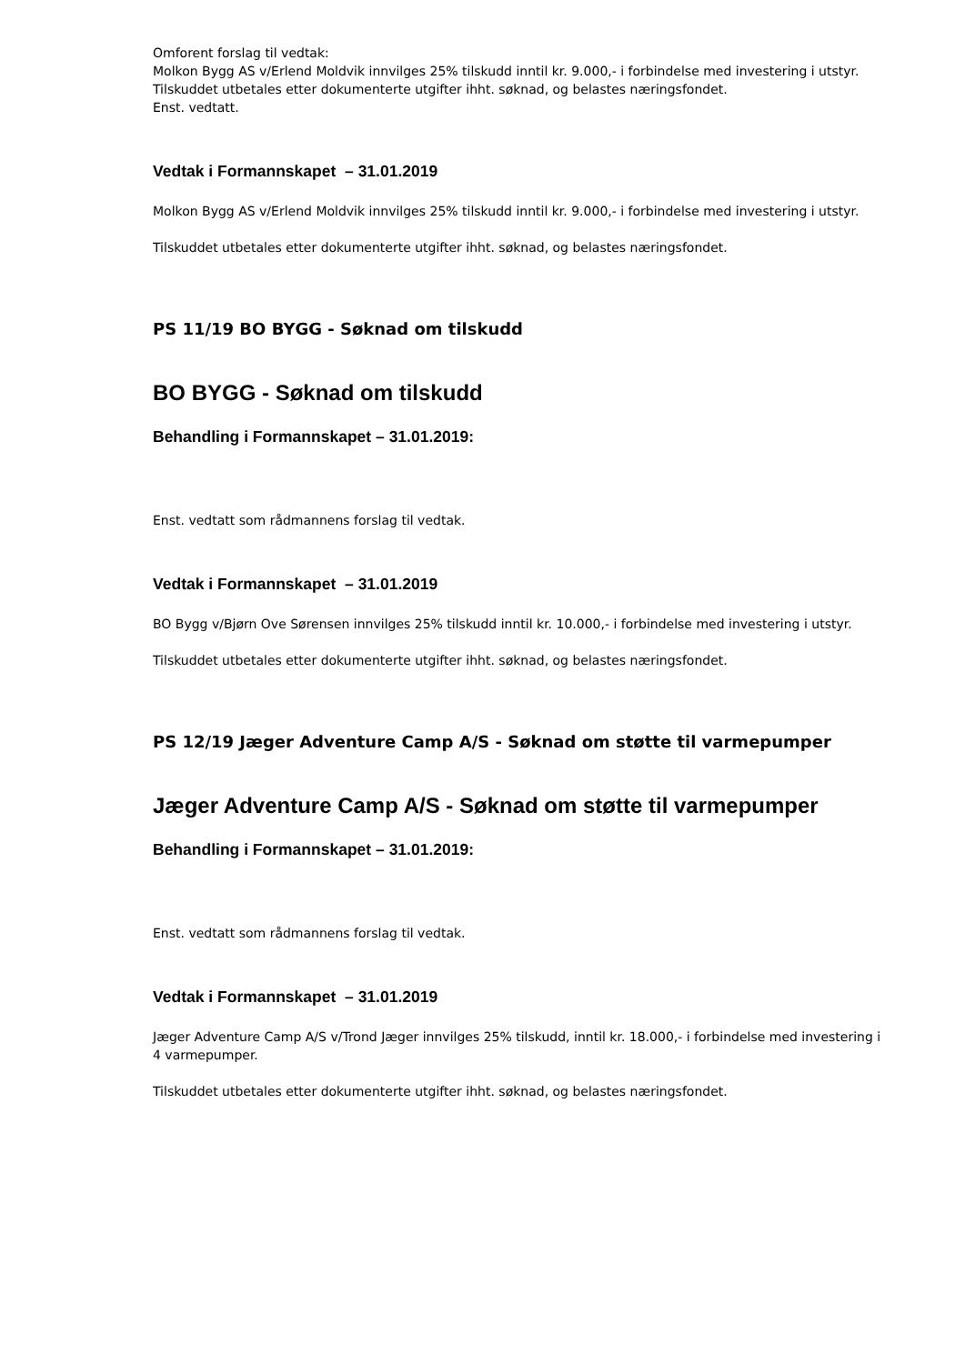Omforent forslag til vedtak:
Molkon Bygg AS v/Erlend Moldvik innvilges 25% tilskudd inntil kr. 9.000,- i forbindelse med investering i utstyr.
Tilskuddet utbetales etter dokumenterte utgifter ihht. søknad, og belastes næringsfondet.
Enst. vedtatt.
Vedtak i Formannskapet – 31.01.2019
Molkon Bygg AS v/Erlend Moldvik innvilges 25% tilskudd inntil kr. 9.000,- i forbindelse med investering i utstyr.
Tilskuddet utbetales etter dokumenterte utgifter ihht. søknad, og belastes næringsfondet.
PS 11/19 BO BYGG - Søknad om tilskudd
BO BYGG - Søknad om tilskudd
Behandling i Formannskapet – 31.01.2019:
Enst. vedtatt som rådmannens forslag til vedtak.
Vedtak i Formannskapet – 31.01.2019
BO Bygg v/Bjørn Ove Sørensen innvilges 25% tilskudd inntil kr. 10.000,- i forbindelse med investering i utstyr.
Tilskuddet utbetales etter dokumenterte utgifter ihht. søknad, og belastes næringsfondet.
PS 12/19 Jæger Adventure Camp A/S - Søknad om støtte til varmepumper
Jæger Adventure Camp A/S - Søknad om støtte til varmepumper
Behandling i Formannskapet – 31.01.2019:
Enst. vedtatt som rådmannens forslag til vedtak.
Vedtak i Formannskapet – 31.01.2019
Jæger Adventure Camp A/S v/Trond Jæger innvilges 25% tilskudd, inntil kr. 18.000,- i forbindelse med investering i 4 varmepumper.
Tilskuddet utbetales etter dokumenterte utgifter ihht. søknad, og belastes næringsfondet.